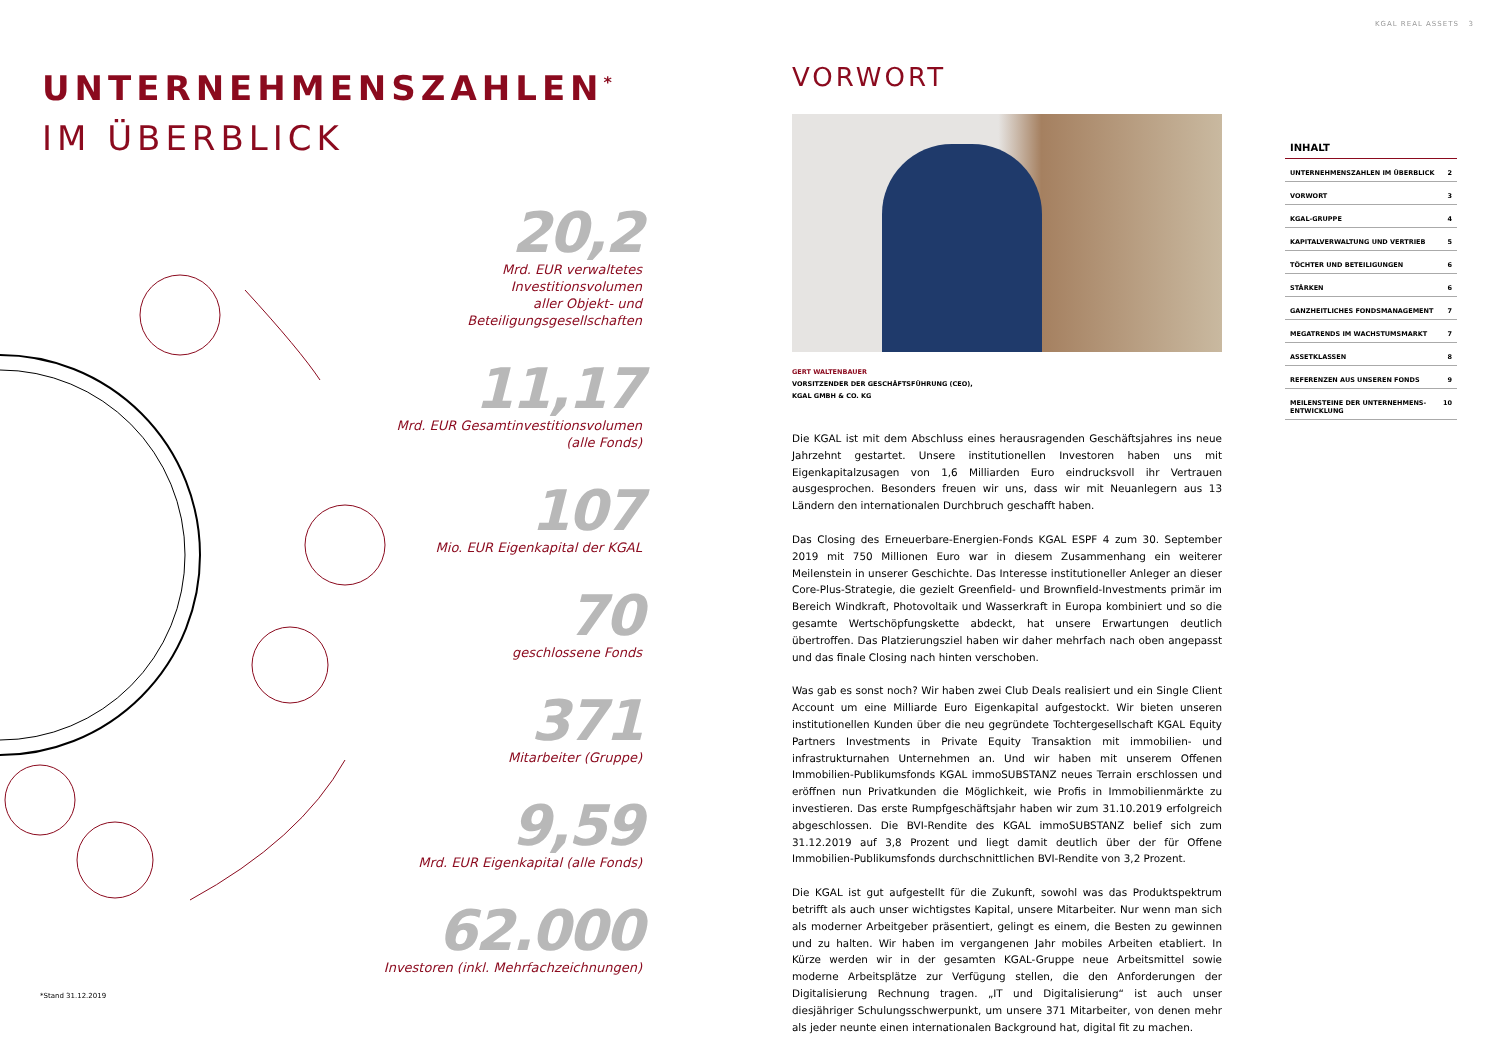UNTERNEHMENSZAHLEN<sup>*</sup>
IM ÜBERBLICK
20,2
Mrd. EUR verwaltetes Investitionsvolumen
aller Objekt- und Beteiligungsgesellschaften
11,17
Mrd. EUR Gesamtinvestitionsvolumen
(alle Fonds)
107
Mio. EUR Eigenkapital der KGAL
70
geschlossene Fonds
371
Mitarbeiter (Gruppe)
9,59
Mrd. EUR Eigenkapital (alle Fonds)
62.000
Investoren (inkl. Mehrfachzeichnungen)
*Stand 31.12.2019
KGAL REAL ASSETS 3
VORWORT
GERT WALTENBAUER
VORSITZENDER DER GESCHÄFTSFÜHRUNG (CEO),
KGAL GMBH & CO. KG
Die KGAL ist mit dem Abschluss eines herausragenden Geschäftsjahres ins neue Jahrzehnt gestartet. Unsere institutionellen Investoren haben uns mit Eigenkapitalzusagen von 1,6 Milliarden Euro eindrucksvoll ihr Vertrauen ausgesprochen. Besonders freuen wir uns, dass wir mit Neuanlegern aus 13 Ländern den internationalen Durchbruch geschafft haben.
Das Closing des Erneuerbare-Energien-Fonds KGAL ESPF 4 zum 30. September 2019 mit 750 Millionen Euro war in diesem Zusammenhang ein weiterer Meilenstein in unserer Geschichte. Das Interesse institutioneller Anleger an dieser Core-Plus-Strategie, die gezielt Greenfield- und Brownfield-Investments primär im Bereich Windkraft, Photovoltaik und Wasserkraft in Europa kombiniert und so die gesamte Wertschöpfungskette abdeckt, hat unsere Erwartungen deutlich übertroffen. Das Platzierungsziel haben wir daher mehrfach nach oben angepasst und das finale Closing nach hinten verschoben.
Was gab es sonst noch? Wir haben zwei Club Deals realisiert und ein Single Client Account um eine Milliarde Euro Eigenkapital aufgestockt. Wir bieten unseren institutionellen Kunden über die neu gegründete Tochtergesellschaft KGAL Equity Partners Investments in Private Equity Transaktion mit immobilien- und infrastrukturnahen Unternehmen an. Und wir haben mit unserem Offenen Immobilien-Publikumsfonds KGAL immoSUBSTANZ neues Terrain erschlossen und eröffnen nun Privatkunden die Möglichkeit, wie Profis in Immobilienmärkte zu investieren. Das erste Rumpfgeschäftsjahr haben wir zum 31.10.2019 erfolgreich abgeschlossen. Die BVI-Rendite des KGAL immoSUBSTANZ belief sich zum 31.12.2019 auf 3,8 Prozent und liegt damit deutlich über der für Offene Immobilien-Publikumsfonds durchschnittlichen BVI-Rendite von 3,2 Prozent.
Die KGAL ist gut aufgestellt für die Zukunft, sowohl was das Produktspektrum betrifft als auch unser wichtigstes Kapital, unsere Mitarbeiter. Nur wenn man sich als moderner Arbeitgeber präsentiert, gelingt es einem, die Besten zu gewinnen und zu halten. Wir haben im vergangenen Jahr mobiles Arbeiten etabliert. In Kürze werden wir in der gesamten KGAL-Gruppe neue Arbeitsmittel sowie moderne Arbeitsplätze zur Verfügung stellen, die den Anforderungen der Digitalisierung Rechnung tragen. „IT und Digitalisierung“ ist auch unser diesjähriger Schulungsschwerpunkt, um unsere 371 Mitarbeiter, von denen mehr als jeder neunte einen internationalen Background hat, digital fit zu machen.
INHALT
UNTERNEHMENSZAHLEN IM ÜBERBLICK 2
VORWORT 3
KGAL-GRUPPE 4
KAPITALVERWALTUNG UND VERTRIEB 5
TÖCHTER UND BETEILIGUNGEN 6
STÄRKEN 6
GANZHEITLICHES FONDSMANAGEMENT 7
MEGATRENDS IM WACHSTUMSMARKT 7
ASSETKLASSEN 8
REFERENZEN AUS UNSEREN FONDS 9
MEILENSTEINE DER UNTERNEHMENS-
ENTWICKLUNG 10